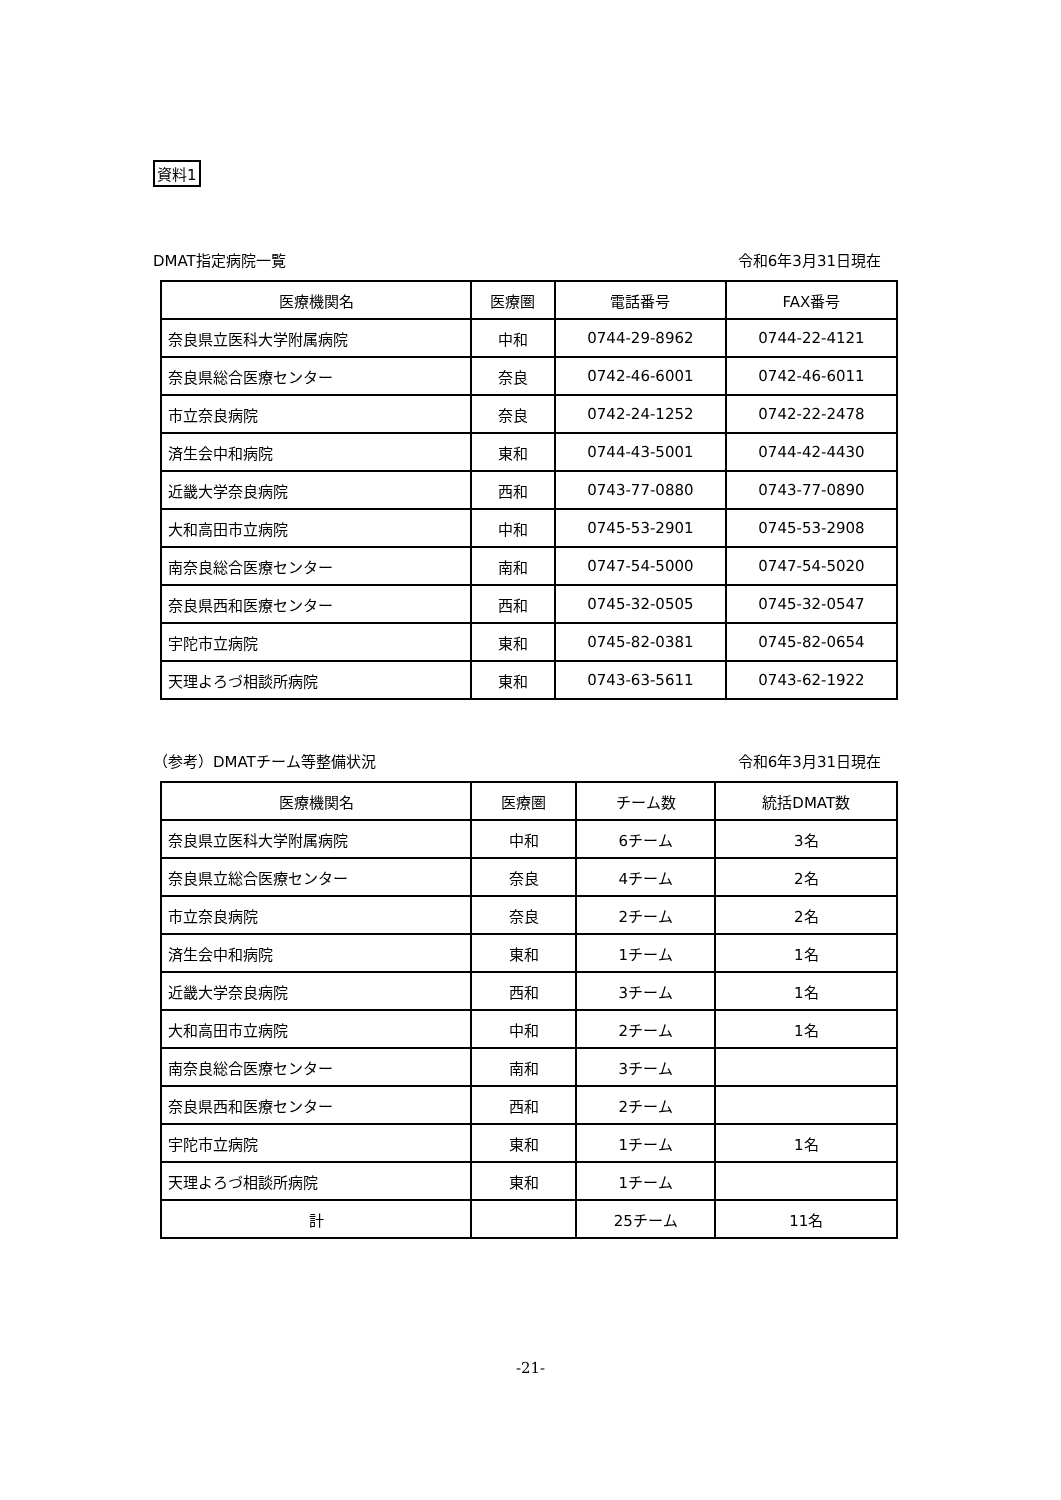資料1
DMAT指定病院一覧 令和6年3月31日現在
| 医療機関名 | 医療圏 | 電話番号 | FAX番号 |
| --- | --- | --- | --- |
| 奈良県立医科大学附属病院 | 中和 | 0744-29-8962 | 0744-22-4121 |
| 奈良県総合医療センター | 奈良 | 0742-46-6001 | 0742-46-6011 |
| 市立奈良病院 | 奈良 | 0742-24-1252 | 0742-22-2478 |
| 済生会中和病院 | 東和 | 0744-43-5001 | 0744-42-4430 |
| 近畿大学奈良病院 | 西和 | 0743-77-0880 | 0743-77-0890 |
| 大和高田市立病院 | 中和 | 0745-53-2901 | 0745-53-2908 |
| 南奈良総合医療センター | 南和 | 0747-54-5000 | 0747-54-5020 |
| 奈良県西和医療センター | 西和 | 0745-32-0505 | 0745-32-0547 |
| 宇陀市立病院 | 東和 | 0745-82-0381 | 0745-82-0654 |
| 天理よろづ相談所病院 | 東和 | 0743-63-5611 | 0743-62-1922 |
（参考）DMATチーム等整備状況 令和6年3月31日現在
| 医療機関名 | 医療圏 | チーム数 | 統括DMAT数 |
| --- | --- | --- | --- |
| 奈良県立医科大学附属病院 | 中和 | 6チーム | 3名 |
| 奈良県立総合医療センター | 奈良 | 4チーム | 2名 |
| 市立奈良病院 | 奈良 | 2チーム | 2名 |
| 済生会中和病院 | 東和 | 1チーム | 1名 |
| 近畿大学奈良病院 | 西和 | 3チーム | 1名 |
| 大和高田市立病院 | 中和 | 2チーム | 1名 |
| 南奈良総合医療センター | 南和 | 3チーム | |
| 奈良県西和医療センター | 西和 | 2チーム | |
| 宇陀市立病院 | 東和 | 1チーム | 1名 |
| 天理よろづ相談所病院 | 東和 | 1チーム | |
| 計 | | 25チーム | 11名 |
-21-